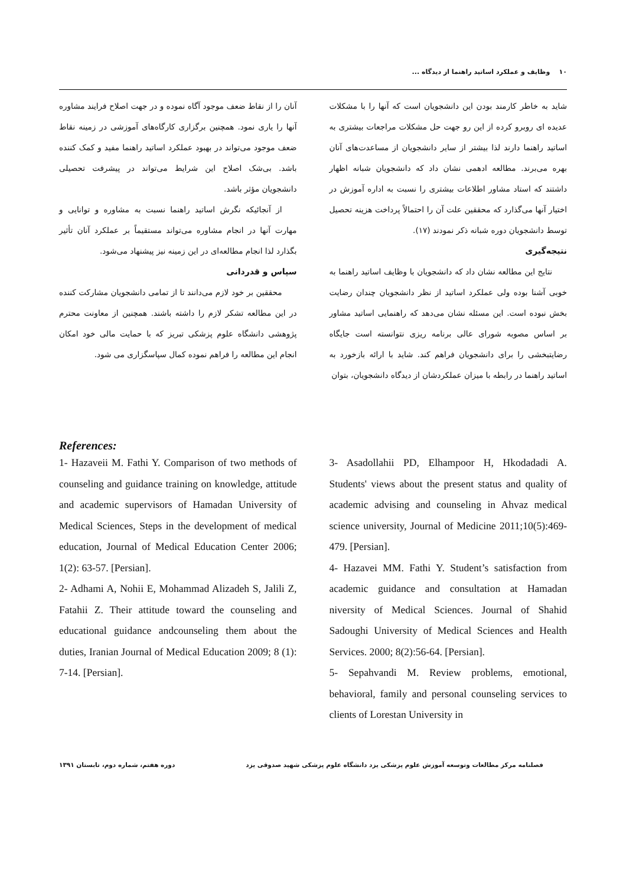۱۰ وظایف و عملکرد اساتید راهنما از دیدگاه ...
شاید به خاطر کارمند بودن این دانشجویان است که آنها را با مشکلات عدیده ای روبرو کرده از این رو جهت حل مشکلات مراجعات بیشتری به اساتید راهنما دارند لذا بیشتر از سایر دانشجویان از مساعدت‌های آنان بهره می‌برند. مطالعه ادهمی نشان داد که دانشجویان شبانه اظهار داشتند که استاد مشاور اطلاعات بیشتری را نسبت به اداره آموزش در اختیار آنها می‌گذارد که محققین علت آن را احتمالاً پرداخت هزینه تحصیل توسط دانشجویان دوره شبانه ذکر نمودند (۱۷).
نتیجه‌گیری
نتایج این مطالعه نشان داد که دانشجویان با وظایف اساتید راهنما به خوبی آشنا بوده ولی عملکرد اساتید از نظر دانشجویان چندان رضایت بخش نبوده است. این مسئله نشان می‌دهد که راهنمایی اساتید مشاور بر اساس مصوبه شورای عالی برنامه ریزی نتوانسته است جایگاه رضایتبخشی را برای دانشجویان فراهم کند. شاید با ارائه بازخورد به اساتید راهنما در رابطه با میزان عملکردشان از دیدگاه دانشجویان، بتوان
آنان را از نقاط ضعف موجود آگاه نموده و در جهت اصلاح فرایند مشاوره آنها را یاری نمود. همچنین برگزاری کارگاه‌های آموزشی در زمینه نقاط ضعف موجود می‌تواند در بهبود عملکرد اساتید راهنما مفید و کمک کننده باشد. بی‌شک اصلاح این شرایط می‌تواند در پیشرفت تحصیلی دانشجویان مؤثر باشد.
از آنجائیکه نگرش اساتید راهنما نسبت به مشاوره و توانایی و مهارت آنها در انجام مشاوره می‌تواند مستقیماً بر عملکرد آنان تأثیر بگذارد لذا انجام مطالعه‌ای در این زمینه نیز پیشنهاد می‌شود.
سپاس و قدردانی
محققین بر خود لازم می‌دانند تا از تمامی دانشجویان مشارکت کننده در این مطالعه تشکر لازم را داشته باشند. همچنین از معاونت محترم پژوهشی دانشگاه علوم پزشکی تبریز که با حمایت مالی خود امکان انجام این مطالعه را فراهم نموده کمال سپاسگزاری می شود.
References:
1- Hazaveii M. Fathi Y. Comparison of two methods of counseling and guidance training on knowledge, attitude and academic supervisors of Hamadan University of Medical Sciences, Steps in the development of medical education, Journal of Medical Education Center 2006; 1(2): 63-57. [Persian].
2- Adhami A, Nohii E, Mohammad Alizadeh S, Jalili Z, Fatahii Z. Their attitude toward the counseling and educational guidance andcounseling them about the duties, Iranian Journal of Medical Education 2009; 8 (1): 7-14. [Persian].
3- Asadollahii PD, Elhampoor H, Hkodadadi A. Students' views about the present status and quality of academic advising and counseling in Ahvaz medical science university, Journal of Medicine 2011;10(5):469-479. [Persian].
4- Hazavei MM. Fathi Y. Student’s satisfaction from academic guidance and consultation at Hamadan niversity of Medical Sciences. Journal of Shahid Sadoughi University of Medical Sciences and Health Services. 2000; 8(2):56-64. [Persian].
5- Sepahvandi M. Review problems, emotional, behavioral, family and personal counseling services to clients of Lorestan University in
فصلنامه مرکز مطالعات وتوسعه آموزش علوم پزشکی یزد دانشگاه علوم پزشکی شهید صدوقی یزد دوره هفتم، شماره دوم، تابستان ۱۳۹۱